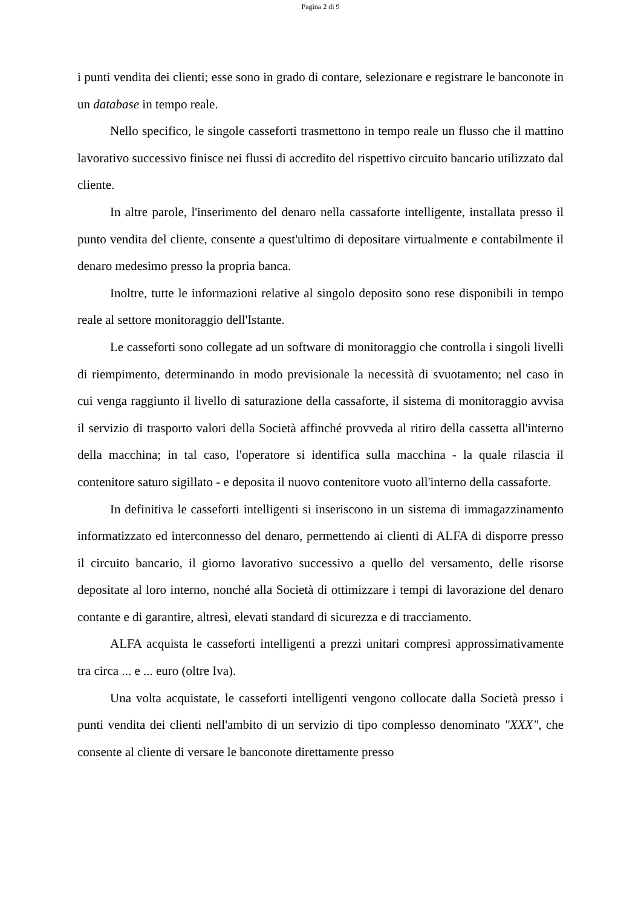Pagina 2 di 9
i punti vendita dei clienti; esse sono in grado di contare, selezionare e registrare le banconote in un database in tempo reale.
Nello specifico, le singole casseforti trasmettono in tempo reale un flusso che il mattino lavorativo successivo finisce nei flussi di accredito del rispettivo circuito bancario utilizzato dal cliente.
In altre parole, l'inserimento del denaro nella cassaforte intelligente, installata presso il punto vendita del cliente, consente a quest'ultimo di depositare virtualmente e contabilmente il denaro medesimo presso la propria banca.
Inoltre, tutte le informazioni relative al singolo deposito sono rese disponibili in tempo reale al settore monitoraggio dell'Istante.
Le casseforti sono collegate ad un software di monitoraggio che controlla i singoli livelli di riempimento, determinando in modo previsionale la necessità di svuotamento; nel caso in cui venga raggiunto il livello di saturazione della cassaforte, il sistema di monitoraggio avvisa il servizio di trasporto valori della Società affinché provveda al ritiro della cassetta all'interno della macchina; in tal caso, l'operatore si identifica sulla macchina - la quale rilascia il contenitore saturo sigillato - e deposita il nuovo contenitore vuoto all'interno della cassaforte.
In definitiva le casseforti intelligenti si inseriscono in un sistema di immagazzinamento informatizzato ed interconnesso del denaro, permettendo ai clienti di ALFA di disporre presso il circuito bancario, il giorno lavorativo successivo a quello del versamento, delle risorse depositate al loro interno, nonché alla Società di ottimizzare i tempi di lavorazione del denaro contante e di garantire, altresì, elevati standard di sicurezza e di tracciamento.
ALFA acquista le casseforti intelligenti a prezzi unitari compresi approssimativamente tra circa ... e ... euro (oltre Iva).
Una volta acquistate, le casseforti intelligenti vengono collocate dalla Società presso i punti vendita dei clienti nell'ambito di un servizio di tipo complesso denominato "XXX", che consente al cliente di versare le banconote direttamente presso